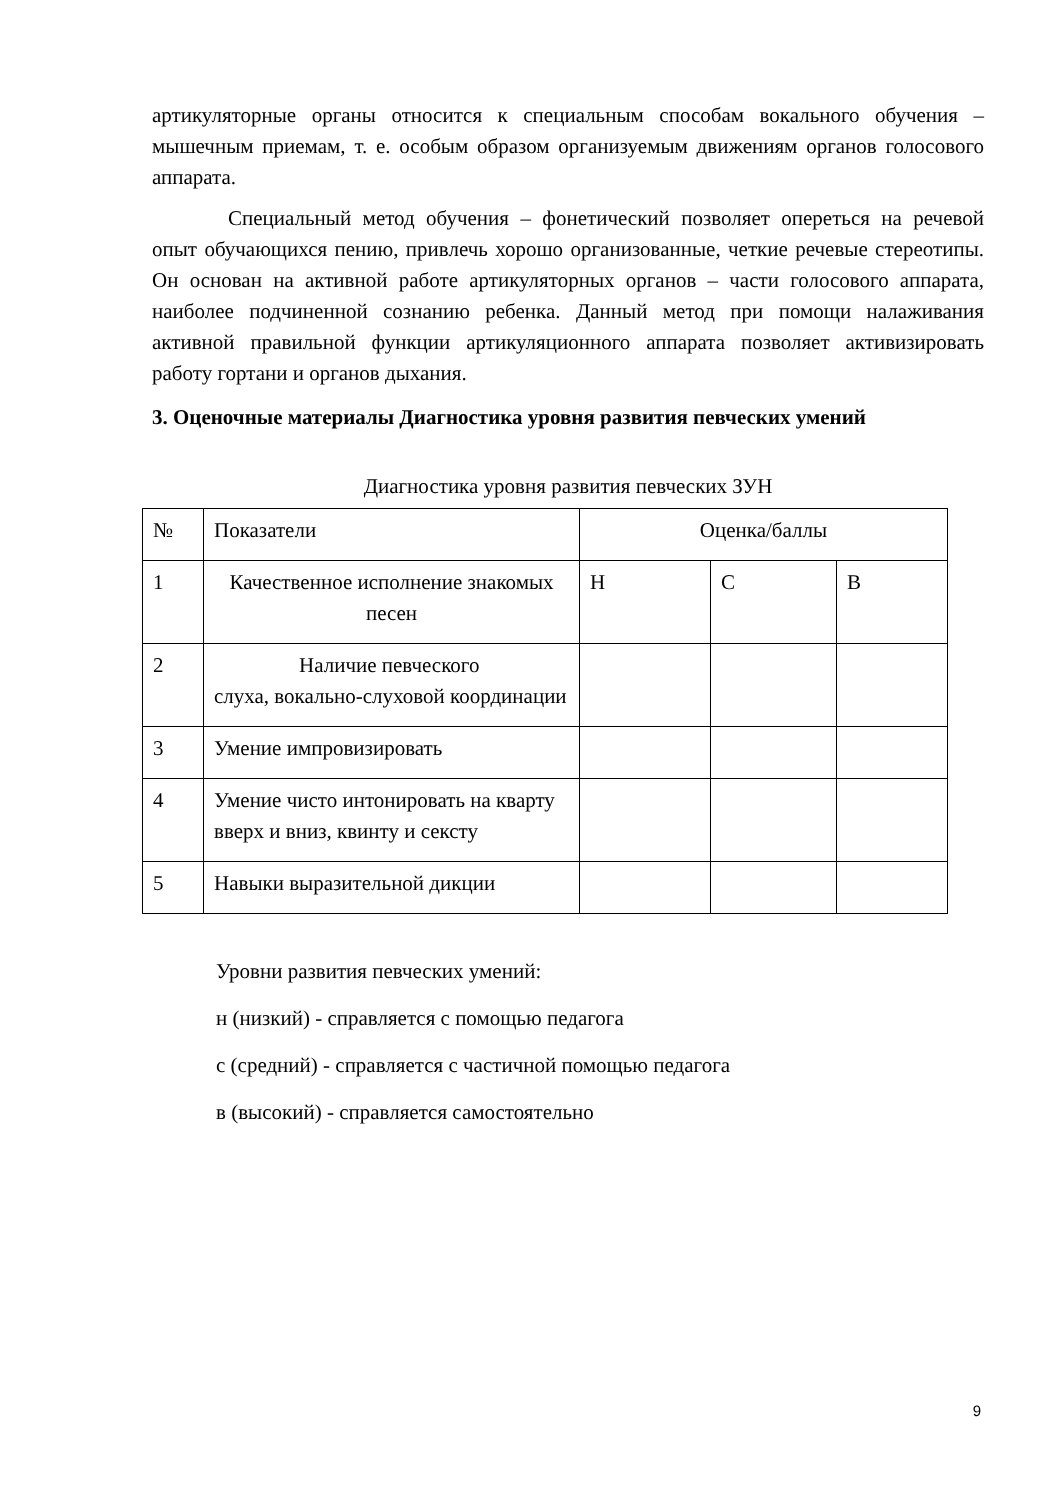артикуляторные органы относится к специальным способам вокального обучения – мышечным приемам, т. е. особым образом организуемым движениям органов голосового аппарата.
Специальный метод обучения – фонетический позволяет опереться на речевой опыт обучающихся пению, привлечь хорошо организованные, четкие речевые стереотипы. Он основан на активной работе артикуляторных органов – части голосового аппарата, наиболее подчиненной сознанию ребенка. Данный метод при помощи налаживания активной правильной функции артикуляционного аппарата позволяет активизировать работу гортани и органов дыхания.
3. Оценочные материалы Диагностика уровня развития певческих умений
Диагностика уровня развития певческих ЗУН
| № | Показатели | Оценка/баллы | | |
| --- | --- | --- | --- | --- |
| 1 | Качественное исполнение знакомых песен | Н | С | В |
| 2 | Наличие певческого слуха, вокально-слуховой координации | | | |
| 3 | Умение импровизировать | | | |
| 4 | Умение чисто интонировать на кварту вверх и вниз, квинту и сексту | | | |
| 5 | Навыки выразительной дикции | | | |
Уровни развития певческих умений:
н (низкий) - справляется с помощью педагога
с (средний) - справляется с частичной помощью педагога
в (высокий) - справляется самостоятельно
9